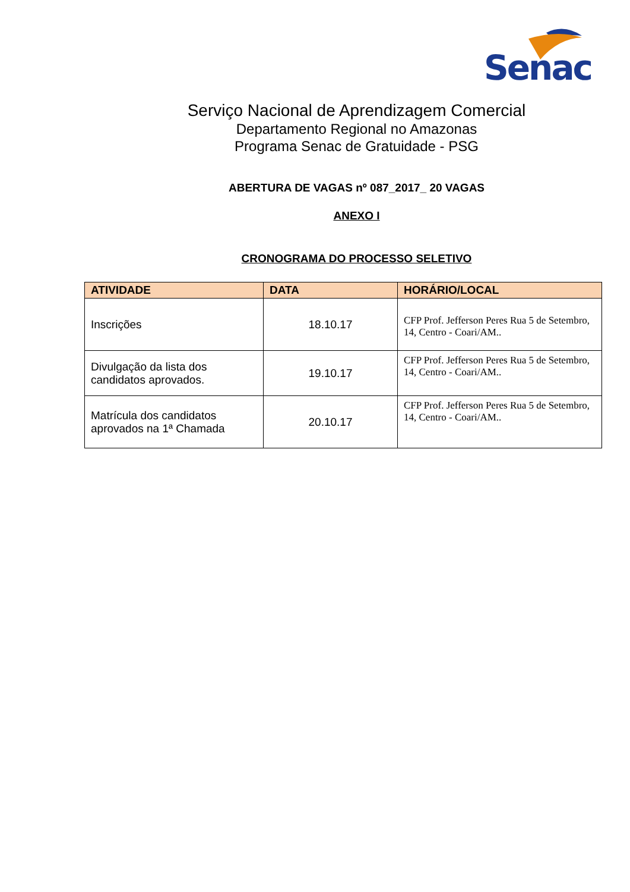Senac
Serviço Nacional de Aprendizagem Comercial
Departamento Regional no Amazonas
Programa Senac de Gratuidade - PSG
ABERTURA DE VAGAS nº 087_2017_ 20 VAGAS
ANEXO I
CRONOGRAMA DO PROCESSO SELETIVO
| ATIVIDADE | DATA | HORÁRIO/LOCAL |
| --- | --- | --- |
| Inscrições | 18.10.17 | CFP Prof. Jefferson Peres Rua 5 de Setembro, 14, Centro - Coari/AM.. |
| Divulgação da lista dos candidatos aprovados. | 19.10.17 | CFP Prof. Jefferson Peres Rua 5 de Setembro, 14, Centro - Coari/AM.. |
| Matrícula dos candidatos aprovados na 1ª Chamada | 20.10.17 | CFP Prof. Jefferson Peres Rua 5 de Setembro, 14, Centro - Coari/AM.. |